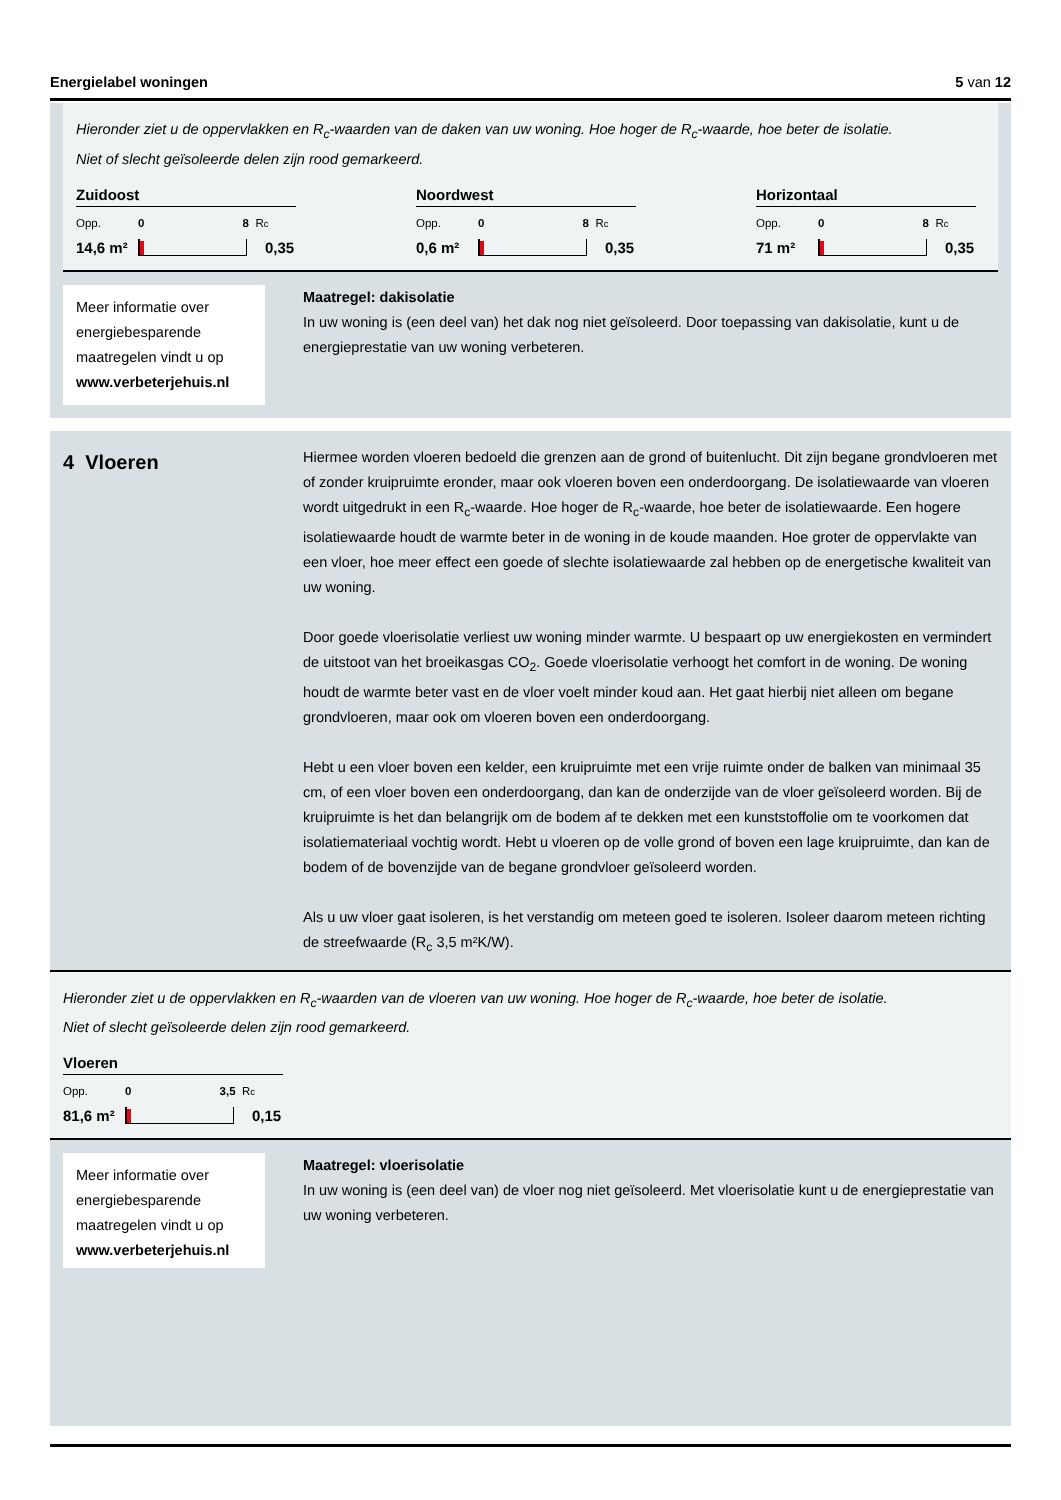Energielabel woningen 5 van 12
Hieronder ziet u de oppervlakken en R<sub>c</sub>-waarden van de daken van uw woning. Hoe hoger de R<sub>c</sub>-waarde, hoe beter de isolatie.
Niet of slecht geïsoleerde delen zijn rood gemarkeerd.
Zuidoost
Opp. 0 8 R<sub>c</sub>
14,6 m²
0,35
Noordwest
Opp. 0 8 R<sub>c</sub>
0,6 m²
0,35
Horizontaal
Opp. 0 8 R<sub>c</sub>
71 m²
0,35
Meer informatie over energiebesparende maatregelen vindt u op www.verbeterjehuis.nl
Maatregel: dakisolatie
In uw woning is (een deel van) het dak nog niet geïsoleerd. Door toepassing van dakisolatie, kunt u de energieprestatie van uw woning verbeteren.
4 Vloeren
Hiermee worden vloeren bedoeld die grenzen aan de grond of buitenlucht. Dit zijn begane grondvloeren met of zonder kruipruimte eronder, maar ook vloeren boven een onderdoorgang. De isolatiewaarde van vloeren wordt uitgedrukt in een R<sub>c</sub>-waarde. Hoe hoger de R<sub>c</sub>-waarde, hoe beter de isolatiewaarde. Een hogere isolatiewaarde houdt de warmte beter in de woning in de koude maanden. Hoe groter de oppervlakte van een vloer, hoe meer effect een goede of slechte isolatiewaarde zal hebben op de energetische kwaliteit van uw woning.
Door goede vloerisolatie verliest uw woning minder warmte. U bespaart op uw energiekosten en vermindert de uitstoot van het broeikasgas CO<sub>2</sub>. Goede vloerisolatie verhoogt het comfort in de woning. De woning houdt de warmte beter vast en de vloer voelt minder koud aan. Het gaat hierbij niet alleen om begane grondvloeren, maar ook om vloeren boven een onderdoorgang.
Hebt u een vloer boven een kelder, een kruipruimte met een vrije ruimte onder de balken van minimaal 35 cm, of een vloer boven een onderdoorgang, dan kan de onderzijde van de vloer geïsoleerd worden. Bij de kruipruimte is het dan belangrijk om de bodem af te dekken met een kunststoffolie om te voorkomen dat isolatiemateriaal vochtig wordt. Hebt u vloeren op de volle grond of boven een lage kruipruimte, dan kan de bodem of de bovenzijde van de begane grondvloer geïsoleerd worden.
Als u uw vloer gaat isoleren, is het verstandig om meteen goed te isoleren. Isoleer daarom meteen richting de streefwaarde (R<sub>c</sub> 3,5 m²K/W).
Hieronder ziet u de oppervlakken en R<sub>c</sub>-waarden van de vloeren van uw woning. Hoe hoger de R<sub>c</sub>-waarde, hoe beter de isolatie.
Niet of slecht geïsoleerde delen zijn rood gemarkeerd.
Vloeren
Opp. 0 3,5 R<sub>c</sub>
81,6 m²
0,15
Meer informatie over energiebesparende maatregelen vindt u op www.verbeterjehuis.nl
Maatregel: vloerisolatie
In uw woning is (een deel van) de vloer nog niet geïsoleerd. Met vloerisolatie kunt u de energieprestatie van uw woning verbeteren.